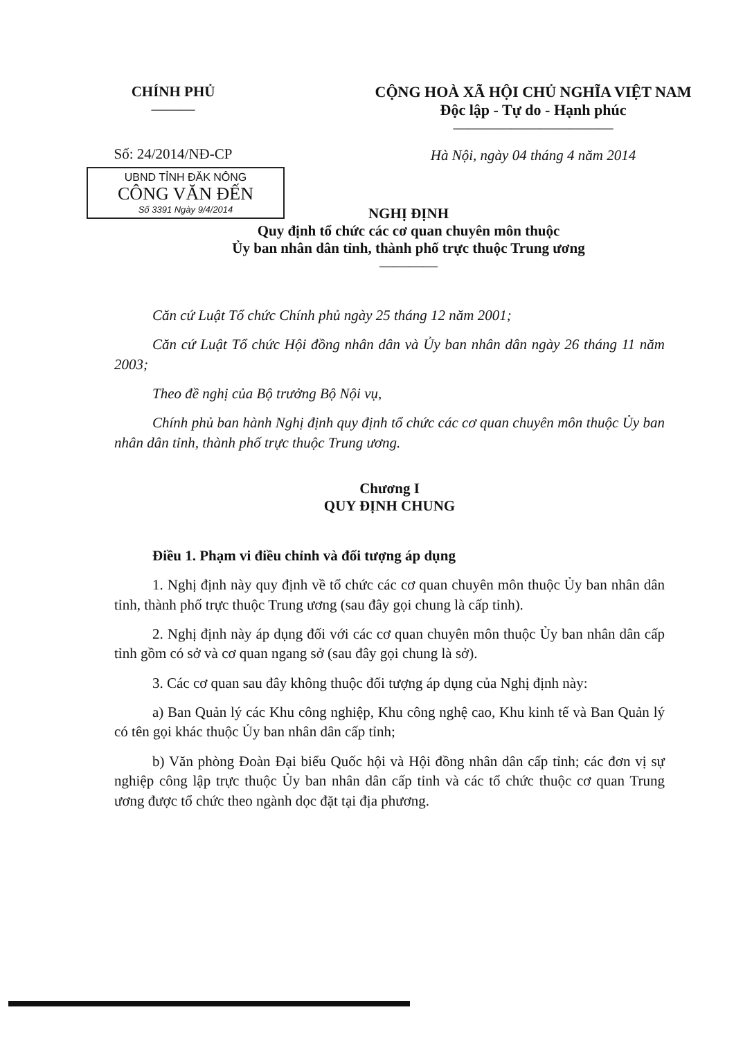CHÍNH PHỦ
———
Số: 24/2014/NĐ-CP
UBND TỈNH ĐĂK NÔNG
CÔNG VĂN ĐẾN
Số 3391 Ngày 9/4/2014
CỘNG HOÀ XÃ HỘI CHỦ NGHĨA VIỆT NAM
Độc lập - Tự do - Hạnh phúc
———————————
Hà Nội, ngày 04 tháng 4 năm 2014
NGHỊ ĐỊNH
Quy định tổ chức các cơ quan chuyên môn thuộc
Ủy ban nhân dân tỉnh, thành phố trực thuộc Trung ương
————
Căn cứ Luật Tổ chức Chính phủ ngày 25 tháng 12 năm 2001;
Căn cứ Luật Tổ chức Hội đồng nhân dân và Ủy ban nhân dân ngày 26 tháng 11 năm 2003;
Theo đề nghị của Bộ trưởng Bộ Nội vụ,
Chính phủ ban hành Nghị định quy định tổ chức các cơ quan chuyên môn thuộc Ủy ban nhân dân tỉnh, thành phố trực thuộc Trung ương.
Chương I
QUY ĐỊNH CHUNG
Điều 1. Phạm vi điều chỉnh và đối tượng áp dụng
1. Nghị định này quy định về tổ chức các cơ quan chuyên môn thuộc Ủy ban nhân dân tỉnh, thành phố trực thuộc Trung ương (sau đây gọi chung là cấp tỉnh).
2. Nghị định này áp dụng đối với các cơ quan chuyên môn thuộc Ủy ban nhân dân cấp tỉnh gồm có sở và cơ quan ngang sở (sau đây gọi chung là sở).
3. Các cơ quan sau đây không thuộc đối tượng áp dụng của Nghị định này:
a) Ban Quản lý các Khu công nghiệp, Khu công nghệ cao, Khu kinh tế và Ban Quản lý có tên gọi khác thuộc Ủy ban nhân dân cấp tỉnh;
b) Văn phòng Đoàn Đại biểu Quốc hội và Hội đồng nhân dân cấp tỉnh; các đơn vị sự nghiệp công lập trực thuộc Ủy ban nhân dân cấp tỉnh và các tổ chức thuộc cơ quan Trung ương được tổ chức theo ngành dọc đặt tại địa phương.